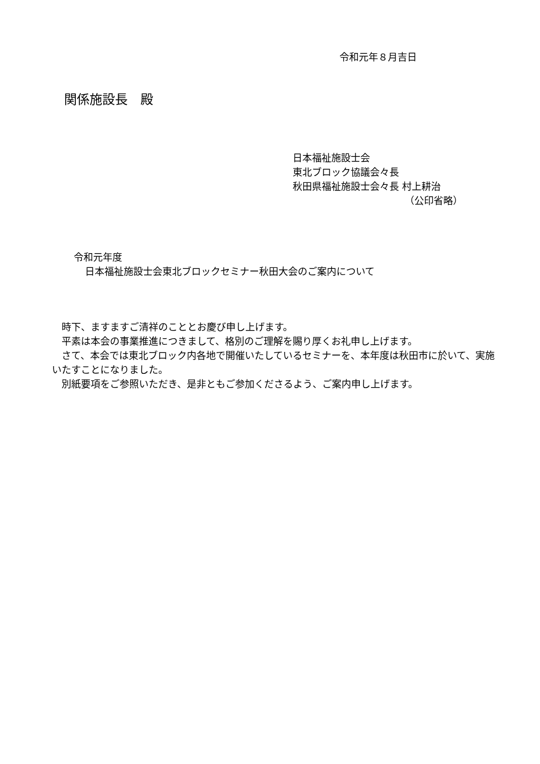令和元年８月吉日
関係施設長　殿
日本福祉施設士会
東北ブロック協議会々長
秋田県福祉施設士会々長 村上耕治
（公印省略）
令和元年度
日本福祉施設士会東北ブロックセミナー秋田大会のご案内について
　時下、ますますご清祥のこととお慶び申し上げます。
　平素は本会の事業推進につきまして、格別のご理解を賜り厚くお礼申し上げます。
　さて、本会では東北ブロック内各地で開催いたしているセミナーを、本年度は秋田市に於いて、実施いたすことになりました。
　別紙要項をご参照いただき、是非ともご参加くださるよう、ご案内申し上げます。